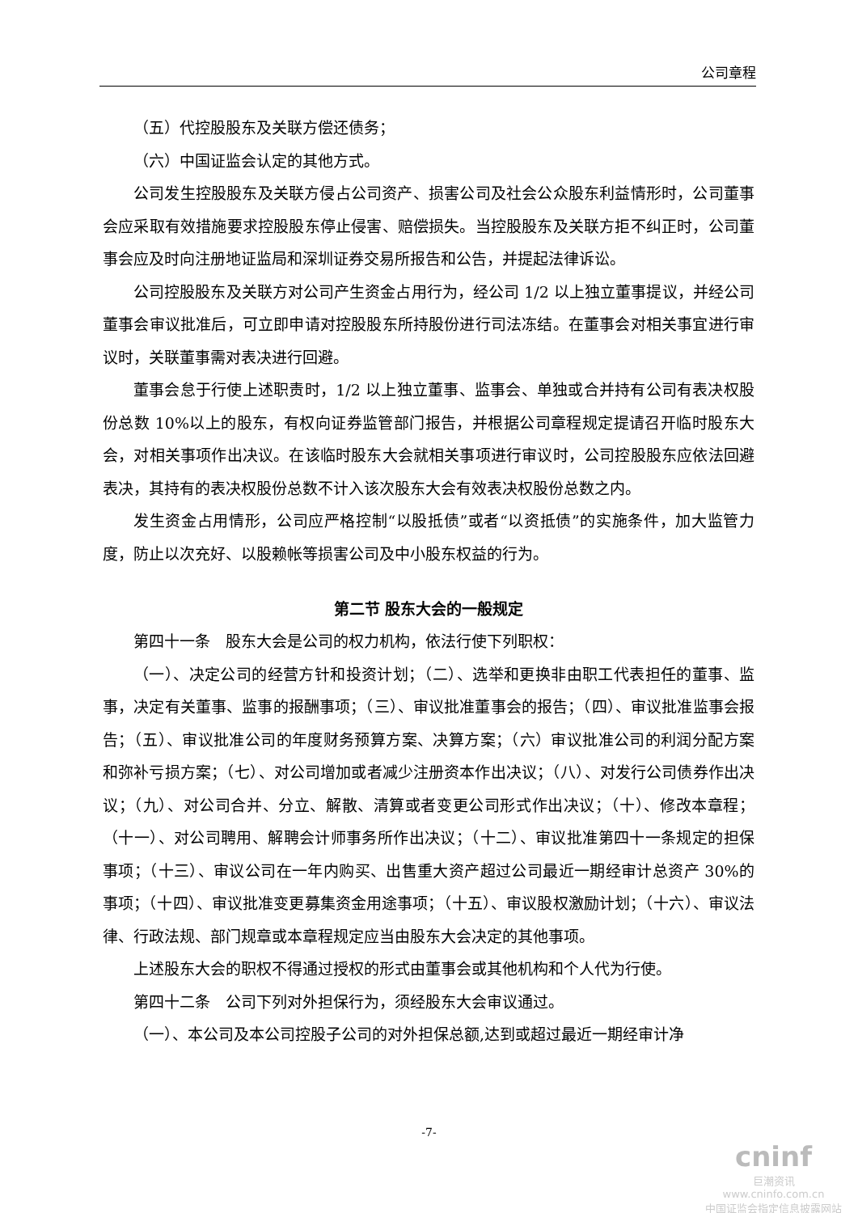公司章程
（五）代控股股东及关联方偿还债务；
（六）中国证监会认定的其他方式。
公司发生控股股东及关联方侵占公司资产、损害公司及社会公众股东利益情形时，公司董事会应采取有效措施要求控股股东停止侵害、赔偿损失。当控股股东及关联方拒不纠正时，公司董事会应及时向注册地证监局和深圳证券交易所报告和公告，并提起法律诉讼。
公司控股股东及关联方对公司产生资金占用行为，经公司 1/2 以上独立董事提议，并经公司董事会审议批准后，可立即申请对控股股东所持股份进行司法冻结。在董事会对相关事宜进行审议时，关联董事需对表决进行回避。
董事会怠于行使上述职责时，1/2 以上独立董事、监事会、单独或合并持有公司有表决权股份总数 10%以上的股东，有权向证券监管部门报告，并根据公司章程规定提请召开临时股东大会，对相关事项作出决议。在该临时股东大会就相关事项进行审议时，公司控股股东应依法回避表决，其持有的表决权股份总数不计入该次股东大会有效表决权股份总数之内。
发生资金占用情形，公司应严格控制“以股抵债”或者“以资抵债”的实施条件，加大监管力度，防止以次充好、以股赖帐等损害公司及中小股东权益的行为。
第二节 股东大会的一般规定
第四十一条　股东大会是公司的权力机构，依法行使下列职权：
（一）、决定公司的经营方针和投资计划；（二）、选举和更换非由职工代表担任的董事、监事，决定有关董事、监事的报酬事项；（三）、审议批准董事会的报告；（四）、审议批准监事会报告；（五）、审议批准公司的年度财务预算方案、决算方案；（六）审议批准公司的利润分配方案和弥补亏损方案；（七）、对公司增加或者减少注册资本作出决议；（八）、对发行公司债券作出决议；（九）、对公司合并、分立、解散、清算或者变更公司形式作出决议；（十）、修改本章程；（十一）、对公司聘用、解聘会计师事务所作出决议；（十二）、审议批准第四十一条规定的担保事项；（十三）、审议公司在一年内购买、出售重大资产超过公司最近一期经审计总资产 30%的事项；（十四）、审议批准变更募集资金用途事项；（十五）、审议股权激励计划；（十六）、审议法律、行政法规、部门规章或本章程规定应当由股东大会决定的其他事项。
上述股东大会的职权不得通过授权的形式由董事会或其他机构和个人代为行使。
第四十二条　公司下列对外担保行为，须经股东大会审议通过。
（一）、本公司及本公司控股子公司的对外担保总额,达到或超过最近一期经审计净
-7-
cninf
巨潮资讯
www.cninfo.com.cn
中国证监会指定信息披露网站